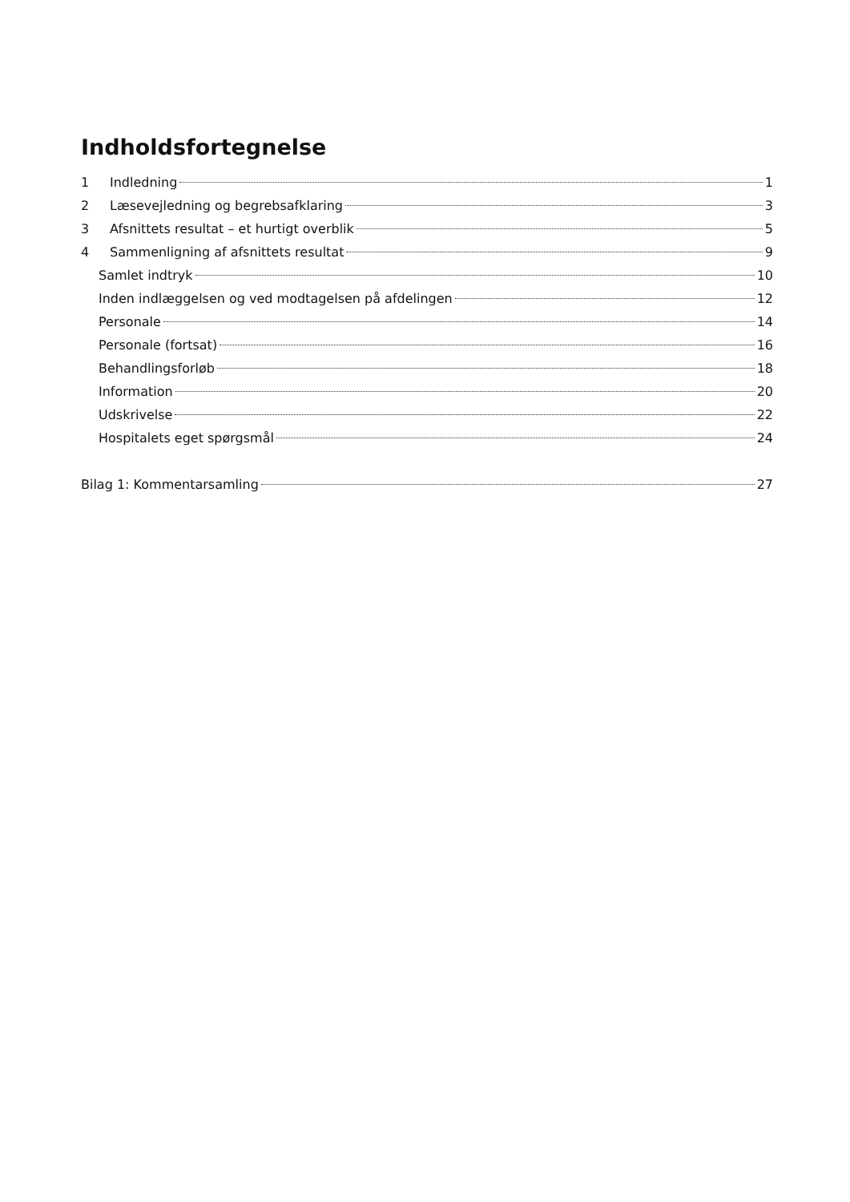Indholdsfortegnelse
1 Indledning 1
2 Læsevejledning og begrebsafklaring 3
3 Afsnittets resultat – et hurtigt overblik 5
4 Sammenligning af afsnittets resultat 9
Samlet indtryk 10
Inden indlæggelsen og ved modtagelsen på afdelingen 12
Personale 14
Personale (fortsat) 16
Behandlingsforløb 18
Information 20
Udskrivelse 22
Hospitalets eget spørgsmål 24
Bilag 1: Kommentarsamling 27